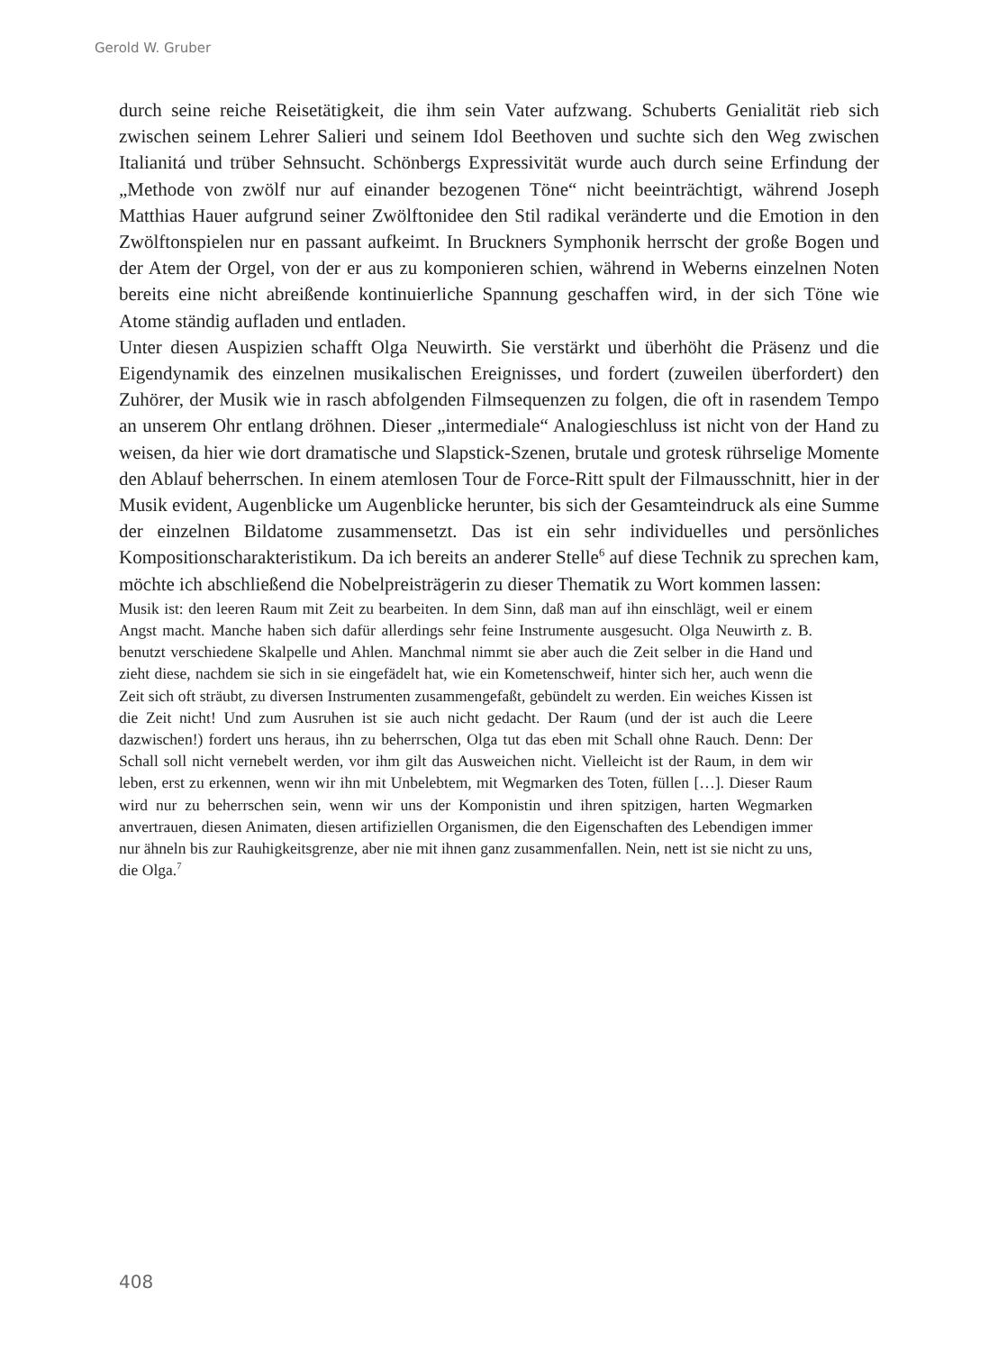Gerold W. Gruber
durch seine reiche Reisetätigkeit, die ihm sein Vater aufzwang. Schuberts Genialität rieb sich zwischen seinem Lehrer Salieri und seinem Idol Beethoven und suchte sich den Weg zwischen Italianitá und trüber Sehnsucht. Schönbergs Expressivität wurde auch durch seine Erfindung der „Methode von zwölf nur auf einander bezogenen Töne“ nicht beeinträchtigt, während Joseph Matthias Hauer aufgrund seiner Zwölftonidee den Stil radikal veränderte und die Emotion in den Zwölftonspielen nur en passant aufkeimt. In Bruckners Symphonik herrscht der große Bogen und der Atem der Orgel, von der er aus zu komponieren schien, während in Weberns einzelnen Noten bereits eine nicht abreißende kontinuierliche Spannung geschaffen wird, in der sich Töne wie Atome ständig aufladen und entladen.
Unter diesen Auspizien schafft Olga Neuwirth. Sie verstärkt und überhöht die Präsenz und die Eigendynamik des einzelnen musikalischen Ereignisses, und fordert (zuweilen überfordert) den Zuhörer, der Musik wie in rasch abfolgenden Filmsequenzen zu folgen, die oft in rasendem Tempo an unserem Ohr entlang dröhnen. Dieser „intermediale“ Analogieschluss ist nicht von der Hand zu weisen, da hier wie dort dramatische und Slapstick-Szenen, brutale und grotesk rührselige Momente den Ablauf beherrschen. In einem atemlosen Tour de Force-Ritt spult der Filmausschnitt, hier in der Musik evident, Augenblicke um Augenblicke herunter, bis sich der Gesamteindruck als eine Summe der einzelnen Bildatome zusammensetzt. Das ist ein sehr individuelles und persönliches Kompositionscharakteristikum. Da ich bereits an anderer Stelle<sup>6</sup> auf diese Technik zu sprechen kam, möchte ich abschließend die Nobelpreisträgerin zu dieser Thematik zu Wort kommen lassen:
Musik ist: den leeren Raum mit Zeit zu bearbeiten. In dem Sinn, daß man auf ihn einschlägt, weil er einem Angst macht. Manche haben sich dafür allerdings sehr feine Instrumente ausgesucht. Olga Neuwirth z. B. benutzt verschiedene Skalpelle und Ahlen. Manchmal nimmt sie aber auch die Zeit selber in die Hand und zieht diese, nachdem sie sich in sie eingefädelt hat, wie ein Kometenschweif, hinter sich her, auch wenn die Zeit sich oft sträubt, zu diversen Instrumenten zusammengefaßt, gebündelt zu werden. Ein weiches Kissen ist die Zeit nicht! Und zum Ausruhen ist sie auch nicht gedacht. Der Raum (und der ist auch die Leere dazwischen!) fordert uns heraus, ihn zu beherrschen, Olga tut das eben mit Schall ohne Rauch. Denn: Der Schall soll nicht vernebelt werden, vor ihm gilt das Ausweichen nicht. Vielleicht ist der Raum, in dem wir leben, erst zu erkennen, wenn wir ihn mit Unbelebtem, mit Wegmarken des Toten, füllen […]. Dieser Raum wird nur zu beherrschen sein, wenn wir uns der Komponistin und ihren spitzigen, harten Wegmarken anvertrauen, diesen Animaten, diesen artifiziellen Organismen, die den Eigenschaften des Lebendigen immer nur ähneln bis zur Rauhigkeitsgrenze, aber nie mit ihnen ganz zusammenfallen. Nein, nett ist sie nicht zu uns, die Olga.<sup>7</sup>
408